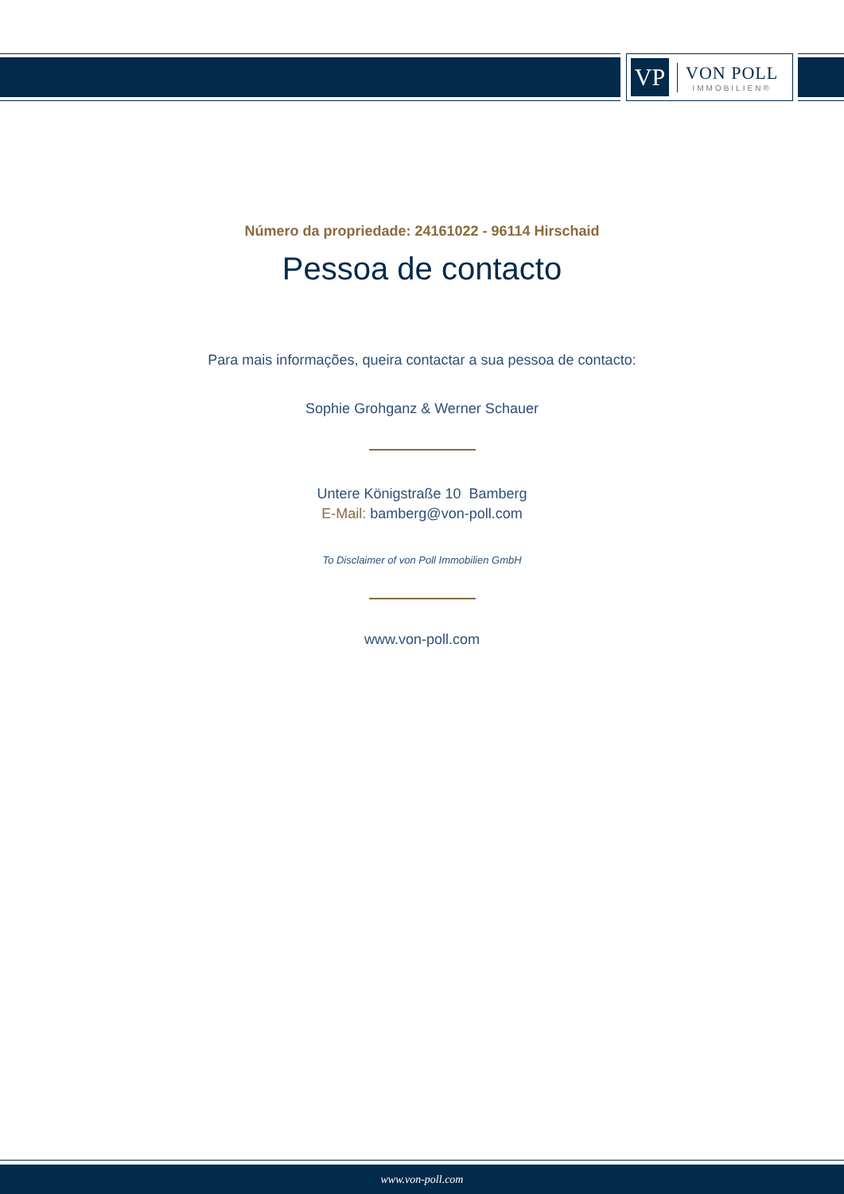VP
VON POLL
IMMOBILIEN®
Número da propriedade: 24161022 - 96114 Hirschaid
Pessoa de contacto
Para mais informações, queira contactar a sua pessoa de contacto:
Sophie Grohganz & Werner Schauer
Untere Königstraße 10 Bamberg
E-Mail: bamberg@von-poll.com
To Disclaimer of von Poll Immobilien GmbH
www.von-poll.com
www.von-poll.com